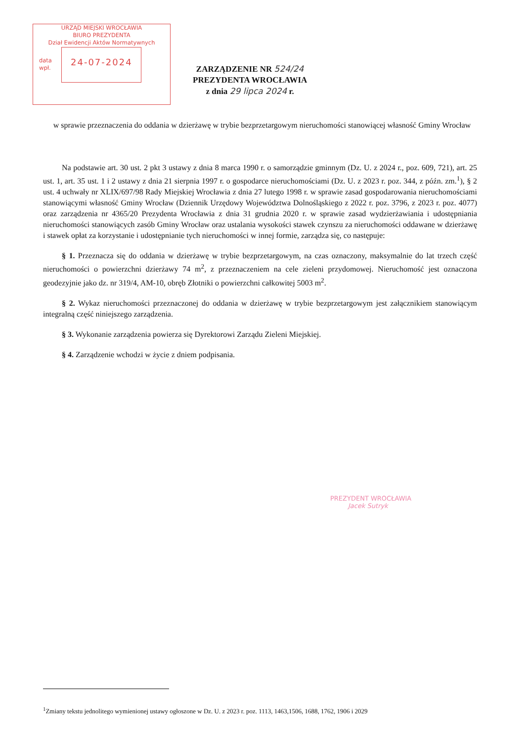URZĄD MIEJSKI WROCŁAWIA
BIURO PREZYDENTA
Dział Ewidencji Aktów Normatywnych
data
wpł.
24-07-2024
ZARZĄDZENIE NR 524/24
PREZYDENTA WROCŁAWIA
z dnia 29 lipca 2024 r.
w sprawie przeznaczenia do oddania w dzierżawę w trybie bezprzetargowym nieruchomości stanowiącej własność Gminy Wrocław
Na podstawie art. 30 ust. 2 pkt 3 ustawy z dnia 8 marca 1990 r. o samorządzie gminnym (Dz. U. z 2024 r., poz. 609, 721), art. 25 ust. 1, art. 35 ust. 1 i 2 ustawy z dnia 21 sierpnia 1997 r. o gospodarce nieruchomościami (Dz. U. z 2023 r. poz. 344, z późn. zm.<sup>1</sup>), § 2 ust. 4 uchwały nr XLIX/697/98 Rady Miejskiej Wrocławia z dnia 27 lutego 1998 r. w sprawie zasad gospodarowania nieruchomościami stanowiącymi własność Gminy Wrocław (Dziennik Urzędowy Województwa Dolnośląskiego z 2022 r. poz. 3796, z 2023 r. poz. 4077) oraz zarządzenia nr 4365/20 Prezydenta Wrocławia z dnia 31 grudnia 2020 r. w sprawie zasad wydzierżawiania i udostępniania nieruchomości stanowiących zasób Gminy Wrocław oraz ustalania wysokości stawek czynszu za nieruchomości oddawane w dzierżawę i stawek opłat za korzystanie i udostępnianie tych nieruchomości w innej formie, zarządza się, co następuje:
§ 1. Przeznacza się do oddania w dzierżawę w trybie bezprzetargowym, na czas oznaczony, maksymalnie do lat trzech część nieruchomości o powierzchni dzierżawy 74 m<sup>2</sup>, z przeznaczeniem na cele zieleni przydomowej. Nieruchomość jest oznaczona geodezyjnie jako dz. nr 319/4, AM-10, obręb Złotniki o powierzchni całkowitej 5003 m<sup>2</sup>.
§ 2. Wykaz nieruchomości przeznaczonej do oddania w dzierżawę w trybie bezprzetargowym jest załącznikiem stanowiącym integralną część niniejszego zarządzenia.
§ 3. Wykonanie zarządzenia powierza się Dyrektorowi Zarządu Zieleni Miejskiej.
§ 4. Zarządzenie wchodzi w życie z dniem podpisania.
PREZYDENT WROCŁAWIA
Jacek Sutryk
<sup>1</sup> Zmiany tekstu jednolitego wymienionej ustawy ogłoszone w Dz. U. z 2023 r. poz. 1113, 1463,1506, 1688, 1762, 1906 i 2029